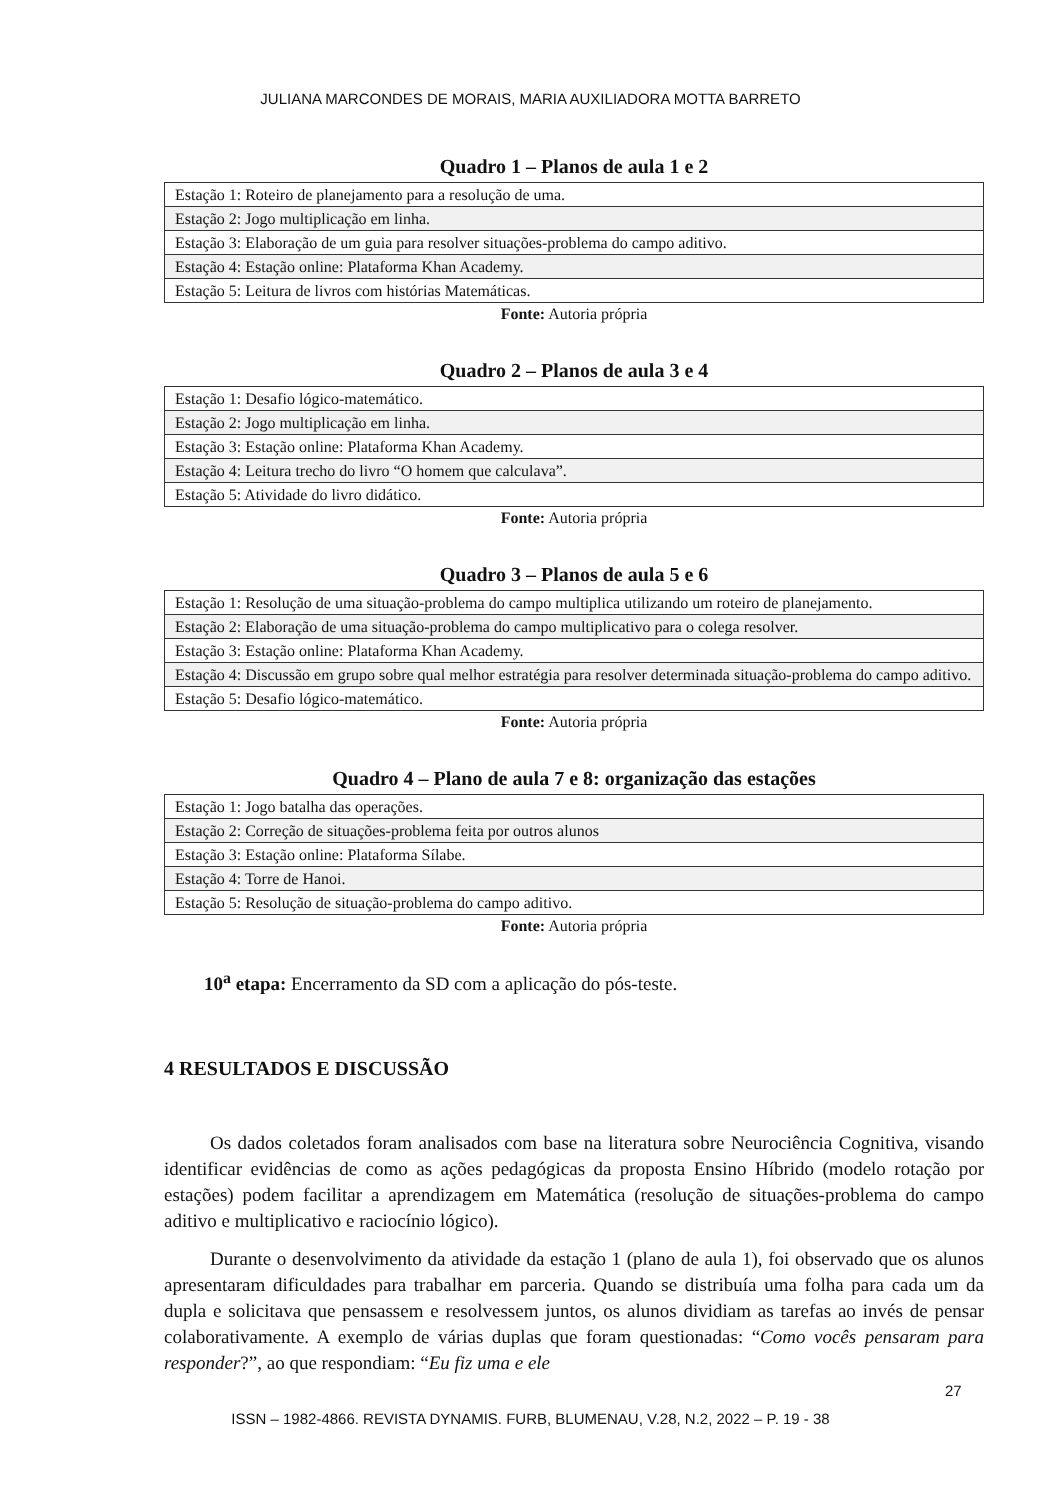JULIANA MARCONDES DE MORAIS, MARIA AUXILIADORA MOTTA BARRETO
Quadro 1 – Planos de aula 1 e 2
| Estação 1: Roteiro de planejamento para a resolução de uma. |
| Estação 2: Jogo multiplicação em linha. |
| Estação 3: Elaboração de um guia para resolver situações-problema do campo aditivo. |
| Estação 4: Estação online: Plataforma Khan Academy. |
| Estação 5: Leitura de livros com histórias Matemáticas. |
Fonte: Autoria própria
Quadro 2 – Planos de aula 3 e 4
| Estação 1: Desafio lógico-matemático. |
| Estação 2: Jogo multiplicação em linha. |
| Estação 3: Estação online: Plataforma Khan Academy. |
| Estação 4: Leitura trecho do livro “O homem que calculava”. |
| Estação 5: Atividade do livro didático. |
Fonte: Autoria própria
Quadro 3 – Planos de aula 5 e 6
| Estação 1: Resolução de uma situação-problema do campo multiplica utilizando um roteiro de planejamento. |
| Estação 2: Elaboração de uma situação-problema do campo multiplicativo para o colega resolver. |
| Estação 3: Estação online: Plataforma Khan Academy. |
| Estação 4: Discussão em grupo sobre qual melhor estratégia para resolver determinada situação-problema do campo aditivo. |
| Estação 5: Desafio lógico-matemático. |
Fonte: Autoria própria
Quadro 4 – Plano de aula 7 e 8: organização das estações
| Estação 1: Jogo batalha das operações. |
| Estação 2: Correção de situações-problema feita por outros alunos |
| Estação 3: Estação online: Plataforma Sílabe. |
| Estação 4: Torre de Hanoi. |
| Estação 5: Resolução de situação-problema do campo aditivo. |
Fonte: Autoria própria
10<sup>a</sup> etapa: Encerramento da SD com a aplicação do pós-teste.
4 RESULTADOS E DISCUSSÃO
Os dados coletados foram analisados com base na literatura sobre Neurociência Cognitiva, visando identificar evidências de como as ações pedagógicas da proposta Ensino Híbrido (modelo rotação por estações) podem facilitar a aprendizagem em Matemática (resolução de situações-problema do campo aditivo e multiplicativo e raciocínio lógico).
Durante o desenvolvimento da atividade da estação 1 (plano de aula 1), foi observado que os alunos apresentaram dificuldades para trabalhar em parceria. Quando se distribuía uma folha para cada um da dupla e solicitava que pensassem e resolvessem juntos, os alunos dividiam as tarefas ao invés de pensar colaborativamente. A exemplo de várias duplas que foram questionadas: “Como vocês pensaram para responder?”, ao que respondiam: “Eu fiz uma e ele
27
ISSN – 1982-4866. REVISTA DYNAMIS. FURB, BLUMENAU, V.28, N.2, 2022 – P. 19 - 38